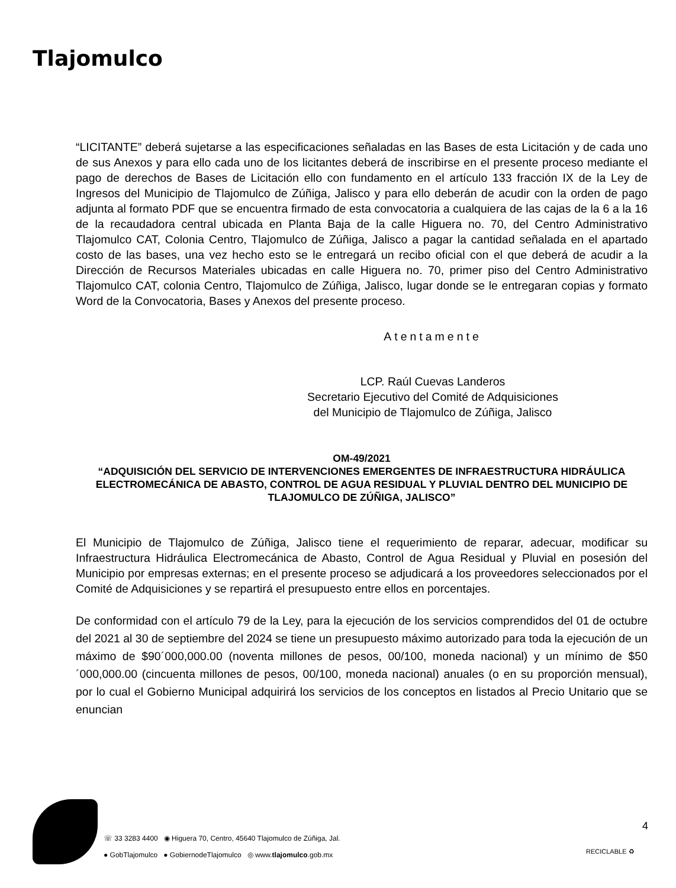Tlajomulco
“LICITANTE” deberá sujetarse a las especificaciones señaladas en las Bases de esta Licitación y de cada uno de sus Anexos y para ello cada uno de los licitantes deberá de inscribirse en el presente proceso mediante el pago de derechos de Bases de Licitación ello con fundamento en el artículo 133 fracción IX de la Ley de Ingresos del Municipio de Tlajomulco de Zúñiga, Jalisco y para ello deberán de acudir con la orden de pago adjunta al formato PDF que se encuentra firmado de esta convocatoria a cualquiera de las cajas de la 6 a la 16 de la recaudadora central ubicada en Planta Baja de la calle Higuera no. 70, del Centro Administrativo Tlajomulco CAT, Colonia Centro, Tlajomulco de Zúñiga, Jalisco a pagar la cantidad señalada en el apartado costo de las bases, una vez hecho esto se le entregará un recibo oficial con el que deberá de acudir a la Dirección de Recursos Materiales ubicadas en calle Higuera no. 70, primer piso del Centro Administrativo Tlajomulco CAT, colonia Centro, Tlajomulco de Zúñiga, Jalisco, lugar donde se le entregaran copias y formato Word de la Convocatoria, Bases y Anexos del presente proceso.
Atentamente
LCP. Raúl Cuevas Landeros
Secretario Ejecutivo del Comité de Adquisiciones
del Municipio de Tlajomulco de Zúñiga, Jalisco
OM-49/2021
“ADQUISICIÓN DEL SERVICIO DE INTERVENCIONES EMERGENTES DE INFRAESTRUCTURA HIDRÁULICA ELECTROMECÁNICA DE ABASTO, CONTROL DE AGUA RESIDUAL Y PLUVIAL DENTRO DEL MUNICIPIO DE TLAJOMULCO DE ZÚÑIGA, JALISCO”
El Municipio de Tlajomulco de Zúñiga, Jalisco tiene el requerimiento de reparar, adecuar, modificar su Infraestructura Hidráulica Electromecánica de Abasto, Control de Agua Residual y Pluvial en posesión del Municipio por empresas externas; en el presente proceso se adjudicará a los proveedores seleccionados por el Comité de Adquisiciones y se repartirá el presupuesto entre ellos en porcentajes.
De conformidad con el artículo 79 de la Ley, para la ejecución de los servicios comprendidos del 01 de octubre del 2021 al 30 de septiembre del 2024 se tiene un presupuesto máximo autorizado para toda la ejecución de un máximo de $90´000,000.00 (noventa millones de pesos, 00/100, moneda nacional) y un mínimo de $50´000,000.00 (cincuenta millones de pesos, 00/100, moneda nacional) anuales (o en su proporción mensual), por lo cual el Gobierno Municipal adquirirá los servicios de los conceptos en listados al Precio Unitario que se enuncian
☏ 33 3283 4400 ◉ Higuera 70, Centro, 45640 Tlajomulco de Zúñiga, Jal.
● GobTlajomulco ● GobiernodeTlajomulco ◎ www.tlajomulco.gob.mx
4
RECICLABLE ♻